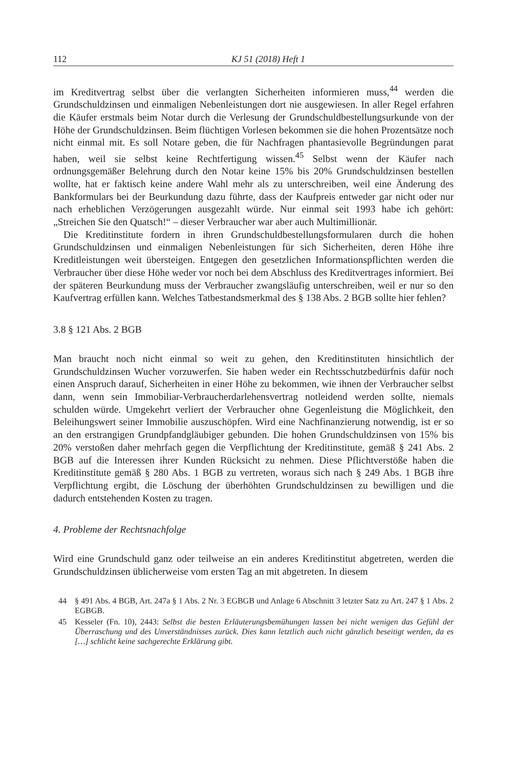112 KJ 51 (2018) Heft 1
im Kreditvertrag selbst über die verlangten Sicherheiten informieren muss,<sup>44</sup> werden die Grundschuldzinsen und einmaligen Nebenleistungen dort nie ausgewiesen. In aller Regel erfahren die Käufer erstmals beim Notar durch die Verlesung der Grundschuldbestellungsurkunde von der Höhe der Grundschuldzinsen. Beim flüchtigen Vorlesen bekommen sie die hohen Prozentsätze noch nicht einmal mit. Es soll Notare geben, die für Nachfragen phantasievolle Begründungen parat haben, weil sie selbst keine Rechtfertigung wissen.<sup>45</sup> Selbst wenn der Käufer nach ordnungsgemäßer Belehrung durch den Notar keine 15% bis 20% Grundschuldzinsen bestellen wollte, hat er faktisch keine andere Wahl mehr als zu unterschreiben, weil eine Änderung des Bankformulars bei der Beurkundung dazu führte, dass der Kaufpreis entweder gar nicht oder nur nach erheblichen Verzögerungen ausgezahlt würde. Nur einmal seit 1993 habe ich gehört: „Streichen Sie den Quatsch!“ – dieser Verbraucher war aber auch Multimillionär.
Die Kreditinstitute fordern in ihren Grundschuldbestellungsformularen durch die hohen Grundschuldzinsen und einmaligen Nebenleistungen für sich Sicherheiten, deren Höhe ihre Kreditleistungen weit übersteigen. Entgegen den gesetzlichen Informationspflichten werden die Verbraucher über diese Höhe weder vor noch bei dem Abschluss des Kreditvertrages informiert. Bei der späteren Beurkundung muss der Verbraucher zwangsläufig unterschreiben, weil er nur so den Kaufvertrag erfüllen kann. Welches Tatbestandsmerkmal des § 138 Abs. 2 BGB sollte hier fehlen?
3.8 § 121 Abs. 2 BGB
Man braucht noch nicht einmal so weit zu gehen, den Kreditinstituten hinsichtlich der Grundschuldzinsen Wucher vorzuwerfen. Sie haben weder ein Rechtsschutzbedürfnis dafür noch einen Anspruch darauf, Sicherheiten in einer Höhe zu bekommen, wie ihnen der Verbraucher selbst dann, wenn sein Immobiliar-Verbraucherdarlehensvertrag notleidend werden sollte, niemals schulden würde. Umgekehrt verliert der Verbraucher ohne Gegenleistung die Möglichkeit, den Beleihungswert seiner Immobilie auszuschöpfen. Wird eine Nachfinanzierung notwendig, ist er so an den erstrangigen Grundpfandgläubiger gebunden. Die hohen Grundschuldzinsen von 15% bis 20% verstoßen daher mehrfach gegen die Verpflichtung der Kreditinstitute, gemäß § 241 Abs. 2 BGB auf die Interessen ihrer Kunden Rücksicht zu nehmen. Diese Pflichtverstöße haben die Kreditinstitute gemäß § 280 Abs. 1 BGB zu vertreten, woraus sich nach § 249 Abs. 1 BGB ihre Verpflichtung ergibt, die Löschung der überhöhten Grundschuldzinsen zu bewilligen und die dadurch entstehenden Kosten zu tragen.
4. Probleme der Rechtsnachfolge
Wird eine Grundschuld ganz oder teilweise an ein anderes Kreditinstitut abgetreten, werden die Grundschuldzinsen üblicherweise vom ersten Tag an mit abgetreten. In diesem
44 § 491 Abs. 4 BGB, Art. 247a § 1 Abs. 2 Nr. 3 EGBGB und Anlage 6 Abschnitt 3 letzter Satz zu Art. 247 § 1 Abs. 2 EGBGB.
45 Kesseler (Fn. 10), 2443: Selbst die besten Erläuterungsbemühungen lassen bei nicht wenigen das Gefühl der Überraschung und des Unverständnisses zurück. Dies kann letztlich auch nicht gänzlich beseitigt werden, da es […] schlicht keine sachgerechte Erklärung gibt.